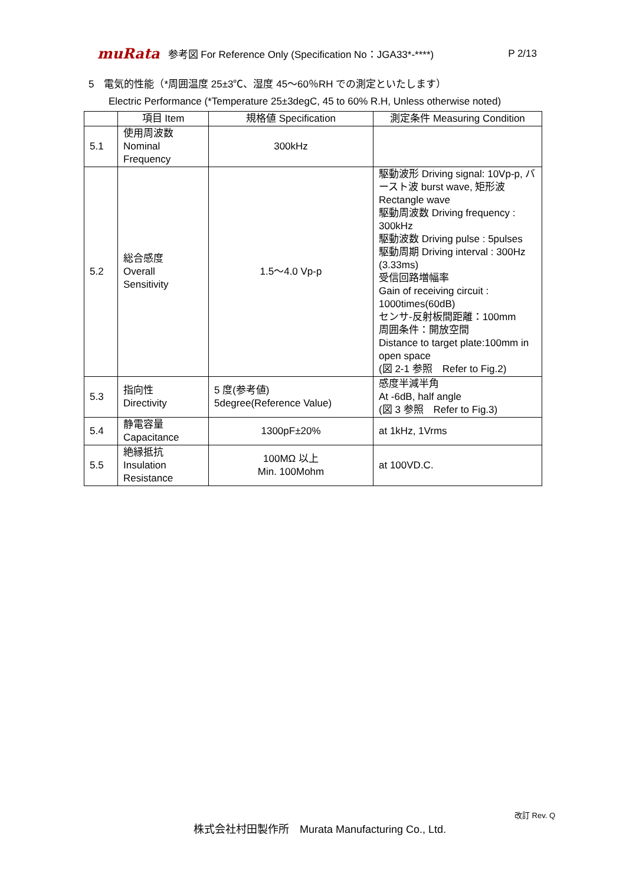muRata 参考図 For Reference Only (Specification No：JGA33*-****) P 2/13
5　電気的性能（*周囲温度 25±3℃、湿度 45～60％RH での測定といたします）
Electric Performance (*Temperature 25±3degC, 45 to 60% R.H, Unless otherwise noted)
| | 項目 Item | 規格値 Specification | 測定条件 Measuring Condition |
| --- | --- | --- | --- |
| 5.1 | 使用周波数 Nominal Frequency | 300kHz | |
| 5.2 | 総合感度 Overall Sensitivity | 1.5～4.0 Vp-p | 駆動波形 Driving signal: 10Vp-p, バースト波 burst wave, 矩形波 Rectangle wave 駆動周波数 Driving frequency : 300kHz 駆動波数 Driving pulse : 5pulses 駆動周期 Driving interval : 300Hz (3.33ms) 受信回路増幅率 Gain of receiving circuit : 1000times(60dB) センサ-反射板間距離：100mm 周囲条件：開放空間 Distance to target plate:100mm in open space (図 2-1 参照 Refer to Fig.2) |
| 5.3 | 指向性 Directivity | 5 度(参考値) 5degree(Reference Value) | 感度半減半角 At -6dB, half angle (図 3 参照 Refer to Fig.3) |
| 5.4 | 静電容量 Capacitance | 1300pF±20% | at 1kHz, 1Vrms |
| 5.5 | 絶縁抵抗 Insulation Resistance | 100MΩ 以上 Min. 100Mohm | at 100VD.C. |
改訂 Rev. Q
株式会社村田製作所　Murata Manufacturing Co., Ltd.